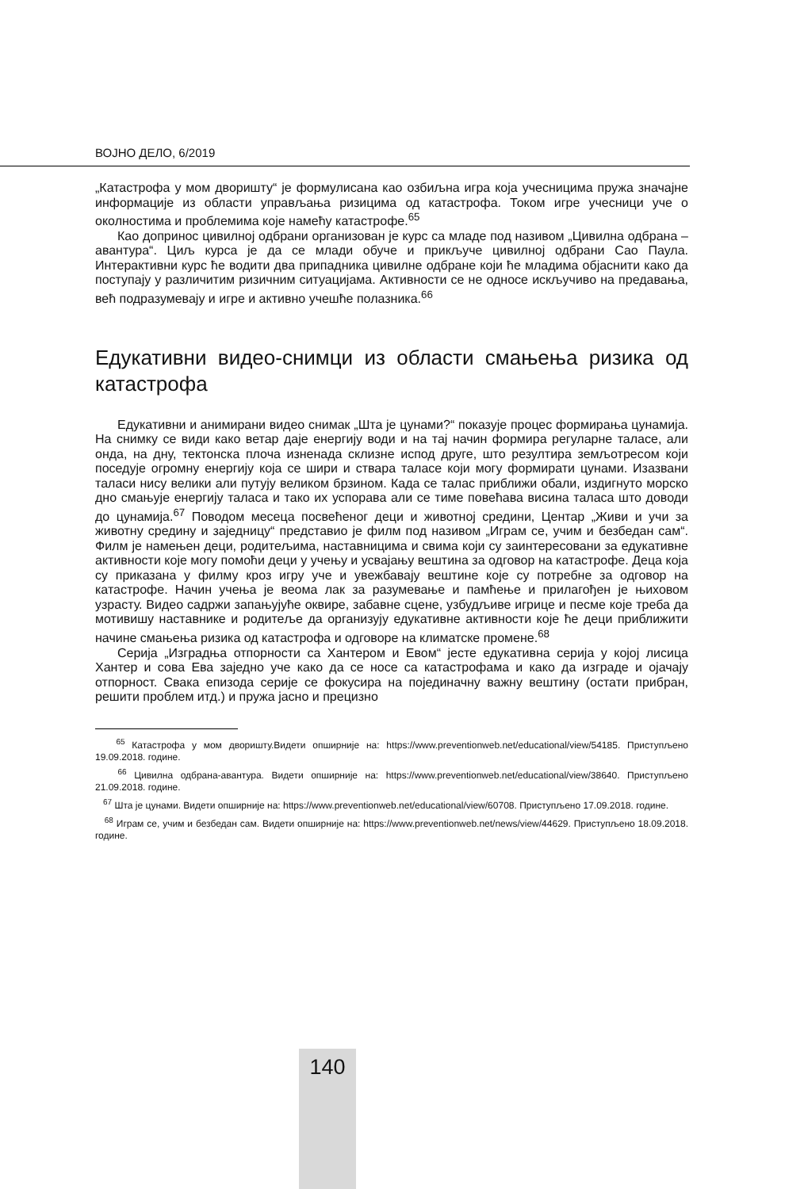ВОЈНО ДЕЛО, 6/2019
„Катастрофа у мом дворишту“ је формулисана као озбиљна игра која учесницима пружа значајне информације из области управљања ризицима од катастрофа. Током игре учесници уче о околностима и проблемима које намећу катастрофе.<sup>65</sup>
Као допринос цивилној одбрани организован је курс са младе под називом „Цивилна одбрана – авантура“. Циљ курса је да се млади обуче и прикључе цивилној одбрани Сао Паула. Интерактивни курс ће водити два припадника цивилне одбране који ће младима објаснити како да поступају у различитим ризичним ситуацијама. Активности се не односе искључиво на предавања, већ подразумевају и игре и активно учешће полазника.<sup>66</sup>
Едукативни видео-снимци из области смањења ризика од катастрофа
Едукативни и анимирани видео снимак „Шта је цунами?“ показује процес формирања цунамија. На снимку се види како ветар даје енергију води и на тај начин формира регуларне таласе, али онда, на дну, тектонска плоча изненада склизне испод друге, што резултира земљотресом који поседује огромну енергију која се шири и ствара таласе који могу формирати цунами. Изазвани таласи нису велики али путују великом брзином. Када се талас приближи обали, издигнуто морско дно смањује енергију таласа и тако их успорава али се тиме повећава висина таласа што доводи до цунамија.<sup>67</sup> Поводом месеца посвећеног деци и животној средини, Центар „Живи и учи за животну средину и заједницу“ представио је филм под називом „Играм се, учим и безбедан сам“. Филм је намењен деци, родитељима, наставницима и свима који су заинтересовани за едукативне активности које могу помоћи деци у учењу и усвајању вештина за одговор на катастрофе. Деца која су приказана у филму кроз игру уче и увежбавају вештине које су потребне за одговор на катастрофе. Начин учења је веома лак за разумевање и памћење и прилагођен је њиховом узрасту. Видео садржи запањујуће оквире, забавне сцене, узбудљиве игрице и песме које треба да мотивишу наставнике и родитеље да организују едукативне активности које ће деци приближити начине смањења ризика од катастрофа и одговоре на климатске промене.<sup>68</sup>
Серија „Изградња отпорности са Хантером и Евом“ јесте едукативна серија у којој лисица Хантер и сова Ева заједно уче како да се носе са катастрофама и како да изграде и ојачају отпорност. Свака епизода серије се фокусира на појединачну важну вештину (остати прибран, решити проблем итд.) и пружа јасно и прецизно
<sup>65</sup> Катастрофа у мом дворишту.Видети опширније на: https://www.preventionweb.net/educational/view/54185. Приступљено 19.09.2018. године.
<sup>66</sup> Цивилна одбрана-авантура. Видети опширније на: https://www.preventionweb.net/educational/view/38640. Приступљено 21.09.2018. године.
<sup>67</sup> Шта је цунами. Видети опширније на: https://www.preventionweb.net/educational/view/60708. Приступљено 17.09.2018. године.
<sup>68</sup> Играм се, учим и безбедан сам. Видети опширније на: https://www.preventionweb.net/news/view/44629. Приступљено 18.09.2018. године.
140